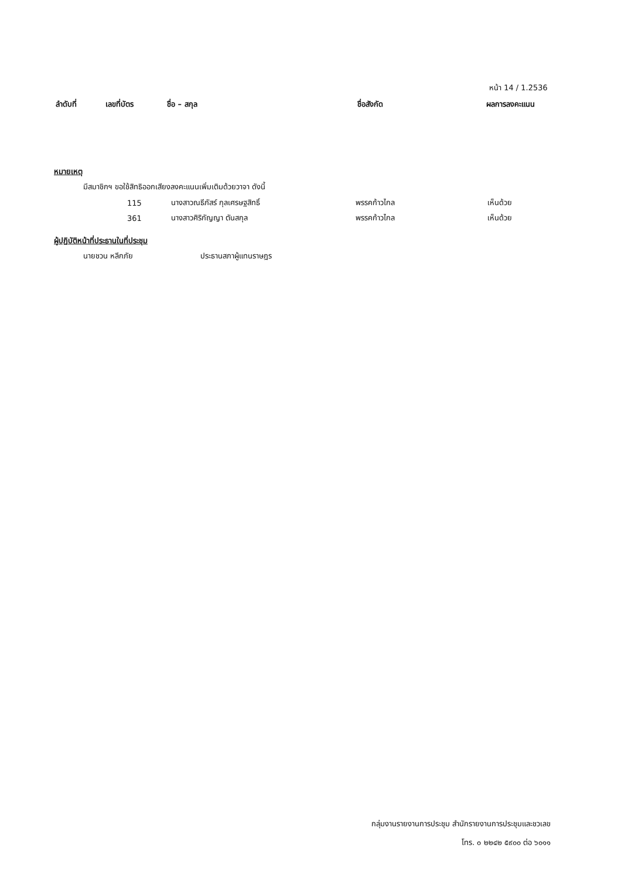หน้า 14 / 1.2536
| ลำดับที่ | เลขที่บัตร | ชื่อ – สกุล | ชื่อสังกัด | ผลการลงคะแนน |
| --- | --- | --- | --- | --- |
หมายเหตุ
มีสมาชิกฯ ขอใช้สิทธิออกเสียงลงคะแนนเพิ่มเติมด้วยวาจา ดังนี้
| 115 | นางสาวณธีภัสร์ กุลเศรษฐสิทธิ์ | พรรคก้าวไกล | เห็นด้วย |
| 361 | นางสาวศิริกัญญา ตันสกุล | พรรคก้าวไกล | เห็นด้วย |
ผู้ปฏิบัติหน้าที่ประธานในที่ประชุม
นายชวน หลีกภัย ประธานสภาผู้แทนราษฎร
กลุ่มงานรายงานการประชุม สำนักรายงานการประชุมและชวเลข
โทร. ๐ ๒๒๔๒ ๕๙๐๐ ต่อ ๖๐๑๑